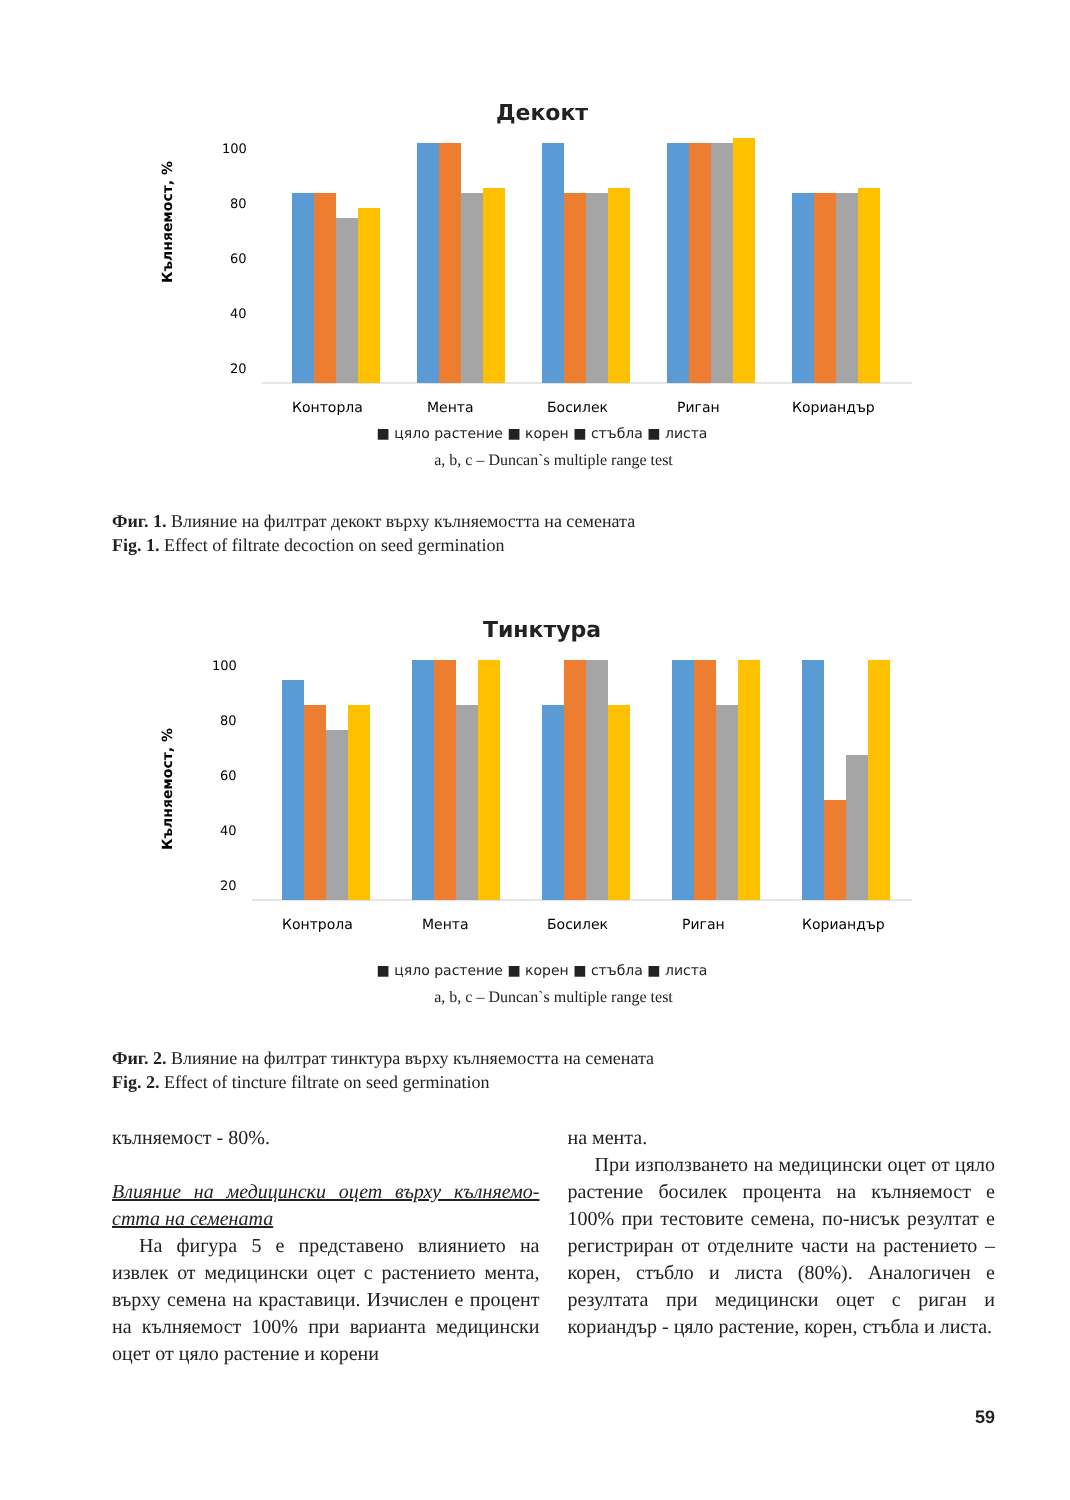Декокт
Кълняемост, %
100
80
60
40
20
Конторла
Мента
Босилек
Риган
Кориандър
■ цяло растение ■ корен ■ стъбла ■ листа
a, b, c – Duncan`s multiple range test
Фиг. 1. Влияние на филтрат декокт върху кълняемостта на семената
Fig. 1. Effect of filtrate decoction on seed germination
Тинктура
Кълняемост, %
100
80
60
40
20
Контрола
Мента
Босилек
Риган
Кориандър
■ цяло растение ■ корен ■ стъбла ■ листа
a, b, c – Duncan`s multiple range test
Фиг. 2. Влияние на филтрат тинктура върху кълняемостта на семената
Fig. 2. Effect of tincture filtrate on seed germination
кълняемост - 80%.
Влияние на медицински оцет върху кълняемо-стта на семената
На фигура 5 е представено влиянието на извлек от медицински оцет с растението мента, върху семена на краставици. Изчислен е процент на кълняемост 100% при варианта медицински оцет от цяло растение и корени
на мента.
При използването на медицински оцет от цяло растение босилек процента на кълняемост е 100% при тестовите семена, по-нисък резултат е регистриран от отделните части на растението – корен, стъбло и листа (80%). Аналогичен е резултата при медицински оцет с риган и кориандър - цяло растение, корен, стъбла и листа.
59